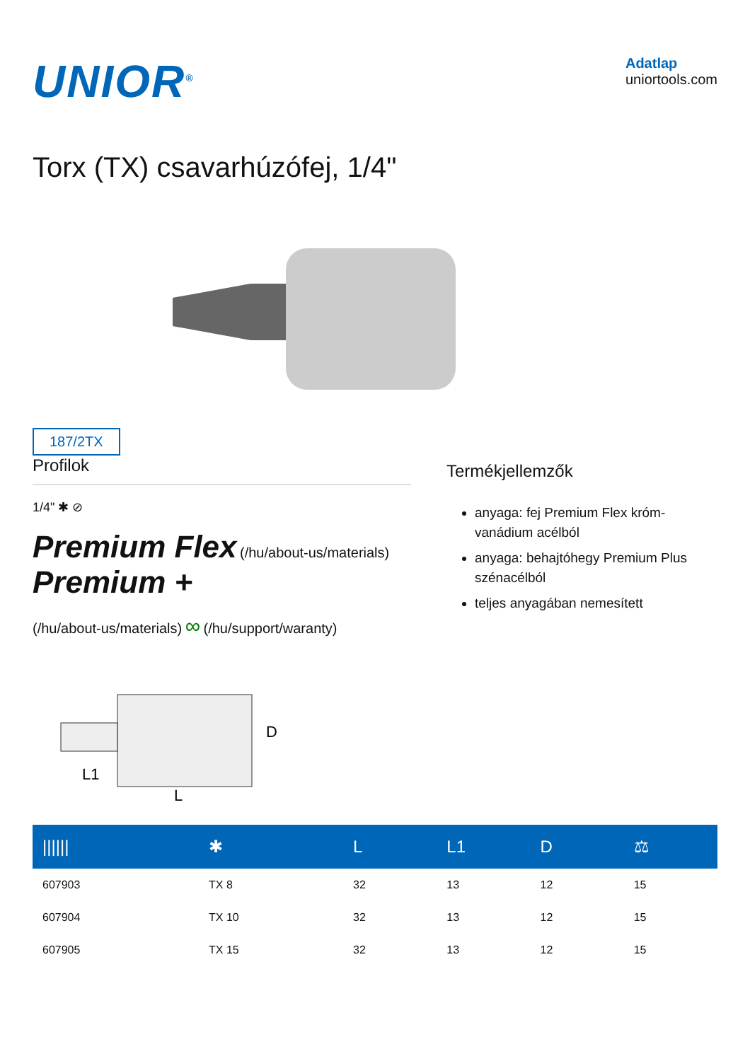UNIOR<sup>®</sup>
Adatlap
uniortools.com
Torx (TX) csavarhúzófej, 1/4"
187/2TX
Profilok
1/4" ✱ ⊘
Premium Flex (/hu/about-us/materials) Premium +
(/hu/about-us/materials) ∞ (/hu/support/waranty)
Termékjellemzők
anyaga: fej Premium Flex króm-vanádium acélból
anyaga: behajtóhegy Premium Plus szénacélból
teljes anyagában nemesített
D
L1
L
| ////// | ✱ | L | L1 | D | ⚖ |
| --- | --- | --- | --- | --- | --- |
| 607903 | TX 8 | 32 | 13 | 12 | 15 |
| 607904 | TX 10 | 32 | 13 | 12 | 15 |
| 607905 | TX 15 | 32 | 13 | 12 | 15 |